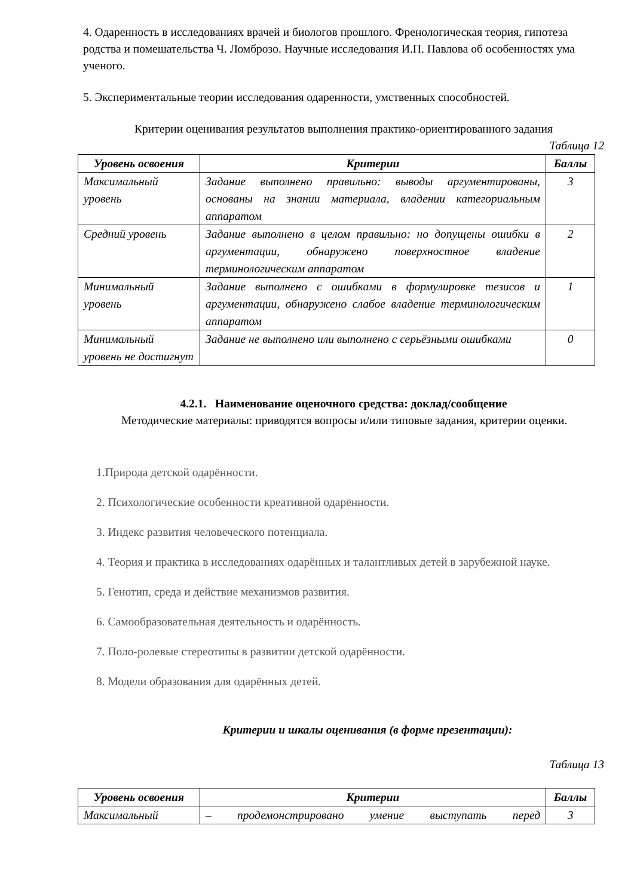4. Одаренность в исследованиях врачей и биологов прошлого. Френологическая теория, гипотеза родства и помешательства Ч. Ломброзо. Научные исследования И.П. Павлова об особенностях ума ученого.
5. Экспериментальные теории исследования одаренности, умственных способностей.
Критерии оценивания результатов выполнения практико-ориентированного задания
Таблица 12
| Уровень освоения | Критерии | Баллы |
| --- | --- | --- |
| Максимальный уровень | Задание выполнено правильно: выводы аргументированы, основаны на знании материала, владении категориальным аппаратом | 3 |
| Средний уровень | Задание выполнено в целом правильно: но допущены ошибки в аргументации, обнаружено поверхностное владение терминологическим аппаратом | 2 |
| Минимальный уровень | Задание выполнено с ошибками в формулировке тезисов и аргументации, обнаружено слабое владение терминологическим аппаратом | 1 |
| Минимальный уровень не достигнут | Задание не выполнено или выполнено с серьёзными ошибками | 0 |
4.2.1. Наименование оценочного средства: доклад/сообщение
Методические материалы: приводятся вопросы и/или типовые задания, критерии оценки.
1.Природа детской одарённости.
2. Психологические особенности креативной одарённости.
3. Индекс развития человеческого потенциала.
4. Теория и практика в исследованиях одарённых и талантливых детей в зарубежной науке.
5. Генотип, среда и действие механизмов развития.
6. Самообразовательная деятельность и одарённость.
7. Поло-ролевые стереотипы в развитии детской одарённости.
8. Модели образования для одарённых детей.
Критерии и шкалы оценивания (в форме презентации):
Таблица 13
| Уровень освоения | Критерии | Баллы |
| --- | --- | --- |
| Максимальный | – продемонстрировано умение выступать перед | 3 |